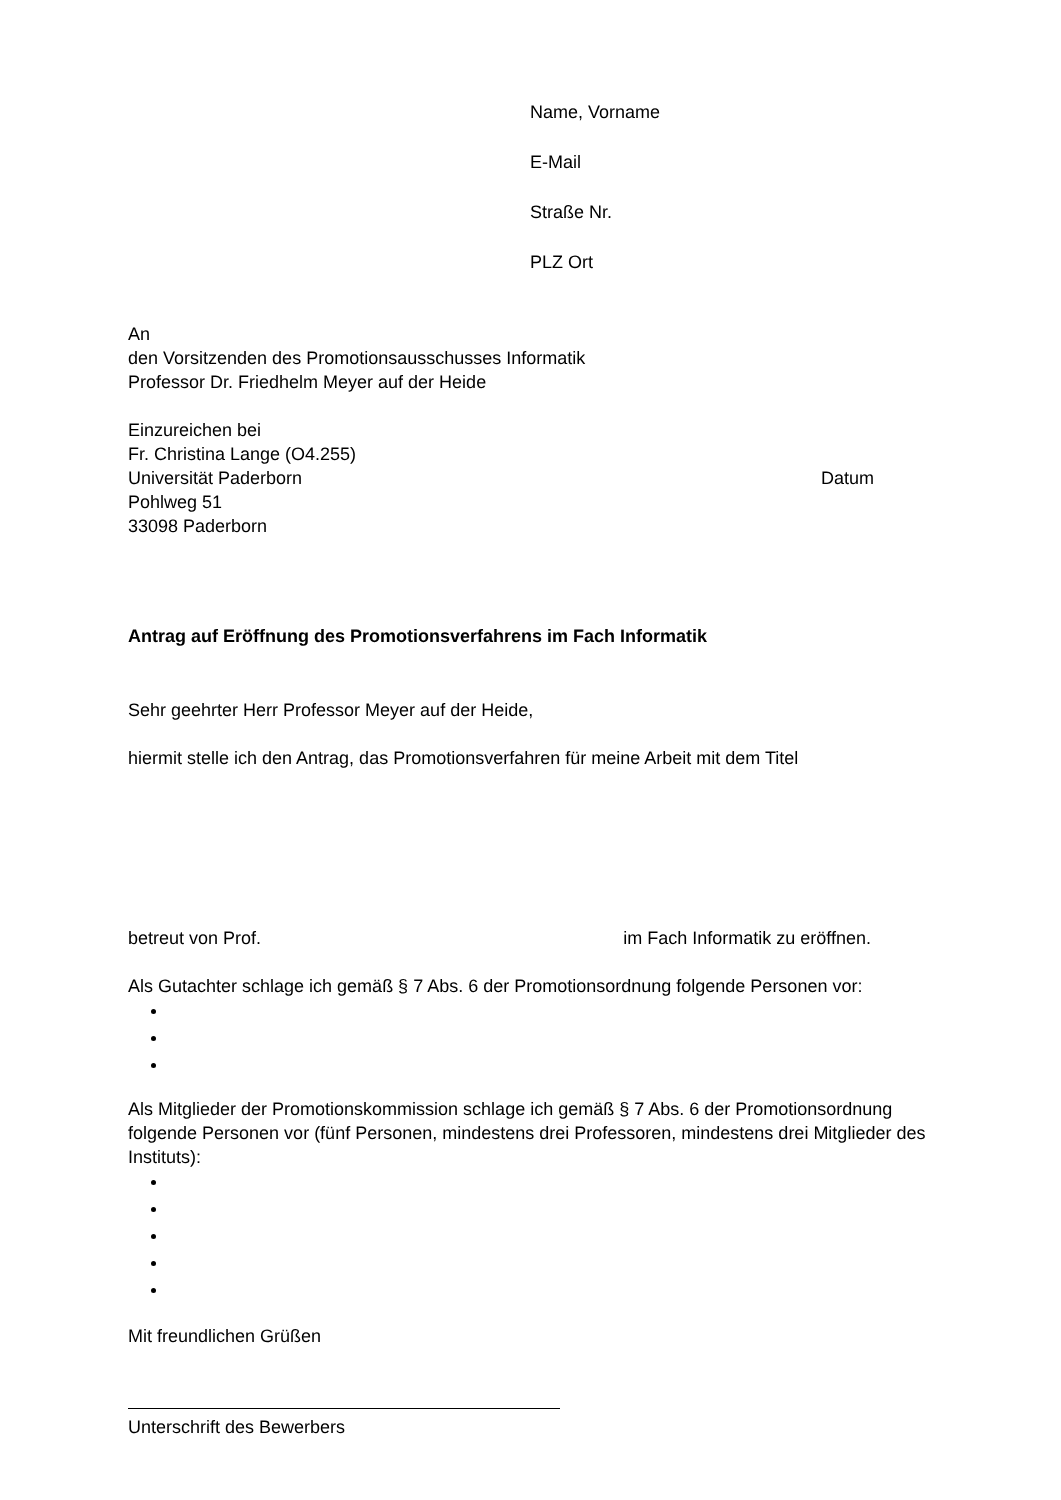Name, Vorname
E-Mail
Straße Nr.
PLZ Ort
An
den Vorsitzenden des Promotionsausschusses Informatik
Professor Dr. Friedhelm Meyer auf der Heide
Einzureichen bei
Fr. Christina Lange (O4.255)
Universität Paderborn Datum
Pohlweg 51
33098 Paderborn
Antrag auf Eröffnung des Promotionsverfahrens im Fach Informatik
Sehr geehrter Herr Professor Meyer auf der Heide,
hiermit stelle ich den Antrag, das Promotionsverfahren für meine Arbeit mit dem Titel
betreut von Prof. im Fach Informatik zu eröffnen.
Als Gutachter schlage ich gemäß § 7 Abs. 6 der Promotionsordnung folgende Personen vor:
Als Mitglieder der Promotionskommission schlage ich gemäß § 7 Abs. 6 der Promotionsordnung folgende Personen vor (fünf Personen, mindestens drei Professoren, mindestens drei Mitglieder des Instituts):
Mit freundlichen Grüßen
Unterschrift des Bewerbers